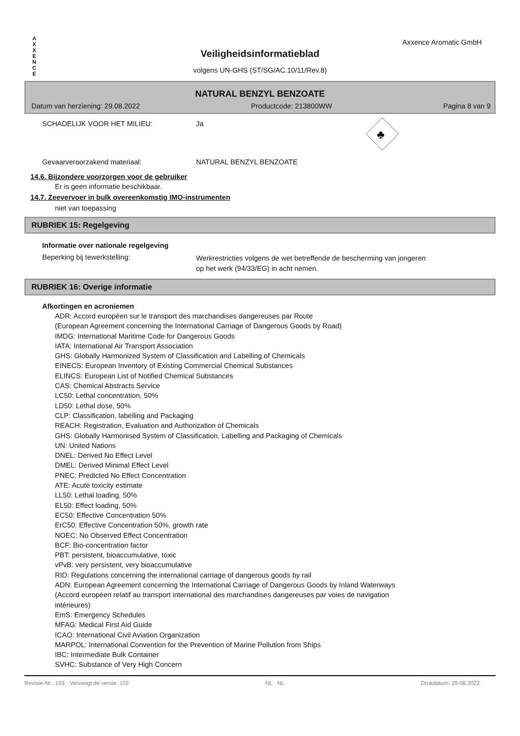A
X
X
E
N
C
E
Axxence Aromatic GmbH
Veiligheidsinformatieblad
volgens UN-GHS (ST/SG/AC.10/11/Rev.8)
NATURAL BENZYL BENZOATE
Datum van herziening: 29.08.2022 Productcode: 213800WW Pagina 8 van 9
SCHADELIJK VOOR HET MILIEU: Ja
♣
Gevaarveroorzakend materiaal: NATURAL BENZYL BENZOATE
14.6. Bijzondere voorzorgen voor de gebruiker
Er is geen informatie beschikbaar.
14.7. Zeevervoer in bulk overeenkomstig IMO-instrumenten
niet van toepassing
RUBRIEK 15: Regelgeving
Informatie over nationale regelgeving
Beperking bij tewerkstelling:
Werkrestricties volgens de wet betreffende de bescherming van jongeren
op het werk (94/33/EG) in acht nemen.
RUBRIEK 16: Overige informatie
Afkortingen en acroniemen
ADR: Accord européen sur le transport des marchandises dangereuses par Route
(European Agreement concerning the International Carriage of Dangerous Goods by Road)
IMDG: International Maritime Code for Dangerous Goods
IATA: International Air Transport Association
GHS: Globally Harmonized System of Classification and Labelling of Chemicals
EINECS: European Inventory of Existing Commercial Chemical Substances
ELINCS: European List of Notified Chemical Substances
CAS: Chemical Abstracts Service
LC50: Lethal concentration, 50%
LD50: Lethal dose, 50%
CLP: Classification, labelling and Packaging
REACH: Registration, Evaluation and Authorization of Chemicals
GHS: Globally Harmonised System of Classification, Labelling and Packaging of Chemicals
UN: United Nations
DNEL: Derived No Effect Level
DMEL: Derived Minimal Effect Level
PNEC: Predicted No Effect Concentration
ATE: Acute toxicity estimate
LL50: Lethal loading, 50%
EL50: Effect loading, 50%
EC50: Effective Concentration 50%
ErC50: Effective Concentration 50%, growth rate
NOEC: No Observed Effect Concentration
BCF: Bio-concentration factor
PBT: persistent, bioaccumulative, toxic
vPvB: very persistent, very bioaccumulative
RID: Regulations concerning the international carriage of dangerous goods by rail
ADN: European Agreement concerning the International Carriage of Dangerous Goods by Inland Waterways
(Accord européen relatif au transport international des marchandises dangereuses par voies de navigation
intérieures)
EmS: Emergency Schedules
MFAG: Medical First Aid Guide
ICAO: International Civil Aviation Organization
MARPOL: International Convention for the Prevention of Marine Pollution from Ships
IBC: Intermediate Bulk Container
SVHC: Substance of Very High Concern
Revisie-Nr.: 103 - Vervangt de versie: 102 NL - NL Drukdatum: 29.08.2022